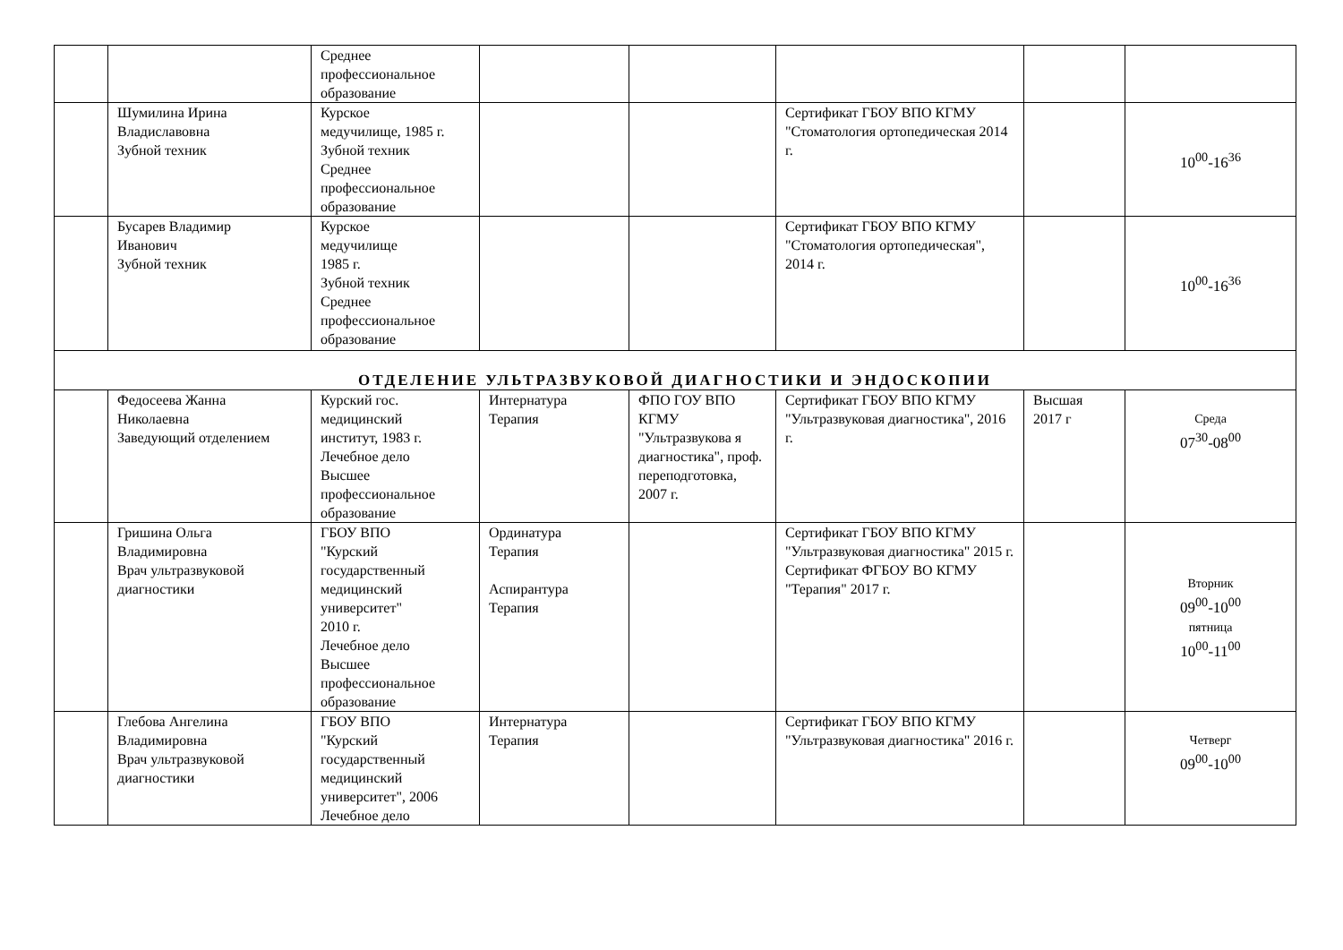| | | Среднее профессиональное образование | | | | | |
| | Шумилина Ирина Владиславовна Зубной техник | Курское медучилище, 1985 г. Зубной техник Среднее профессиональное образование | | | Сертификат ГБОУ ВПО КГМУ "Стоматология ортопедическая 2014 г. | | 10<sup>00</sup>-16<sup>36</sup> |
| | Бусарев Владимир Иванович Зубной техник | Курское медучилище 1985 г. Зубной техник Среднее профессиональное образование | | | Сертификат ГБОУ ВПО КГМУ "Стоматология ортопедическая", 2014 г. | | 10<sup>00</sup>-16<sup>36</sup> |
| ОТДЕЛЕНИЕ УЛЬТРАЗВУКОВОЙ ДИАГНОСТИКИ И ЭНДОСКОПИИ | | | | | | | |
| | Федосеева Жанна Николаевна Заведующий отделением | Курский гос. медицинский институт, 1983 г. Лечебное дело Высшее профессиональное образование | Интернатура Терапия | ФПО ГОУ ВПО КГМУ "Ультразвукова я диагностика", проф. переподготовка, 2007 г. | Сертификат ГБОУ ВПО КГМУ "Ультразвуковая диагностика", 2016 г. | Высшая 2017 г | Среда 07<sup>30</sup>-08<sup>00</sup> |
| | Гришина Ольга Владимировна Врач ультразвуковой диагностики | ГБОУ ВПО "Курский государственный медицинский университет" 2010 г. Лечебное дело Высшее профессиональное образование | Ординатура Терапия Аспирантура Терапия | | Сертификат ГБОУ ВПО КГМУ "Ультразвуковая диагностика" 2015 г. Сертификат ФГБОУ ВО КГМУ "Терапия" 2017 г. | | Вторник 09<sup>00</sup>-10<sup>00</sup> пятница 10<sup>00</sup>-11<sup>00</sup> |
| | Глебова Ангелина Владимировна Врач ультразвуковой диагностики | ГБОУ ВПО "Курский государственный медицинский университет", 2006 Лечебное дело | Интернатура Терапия | | Сертификат ГБОУ ВПО КГМУ "Ультразвуковая диагностика" 2016 г. | | Четверг 09<sup>00</sup>-10<sup>00</sup> |